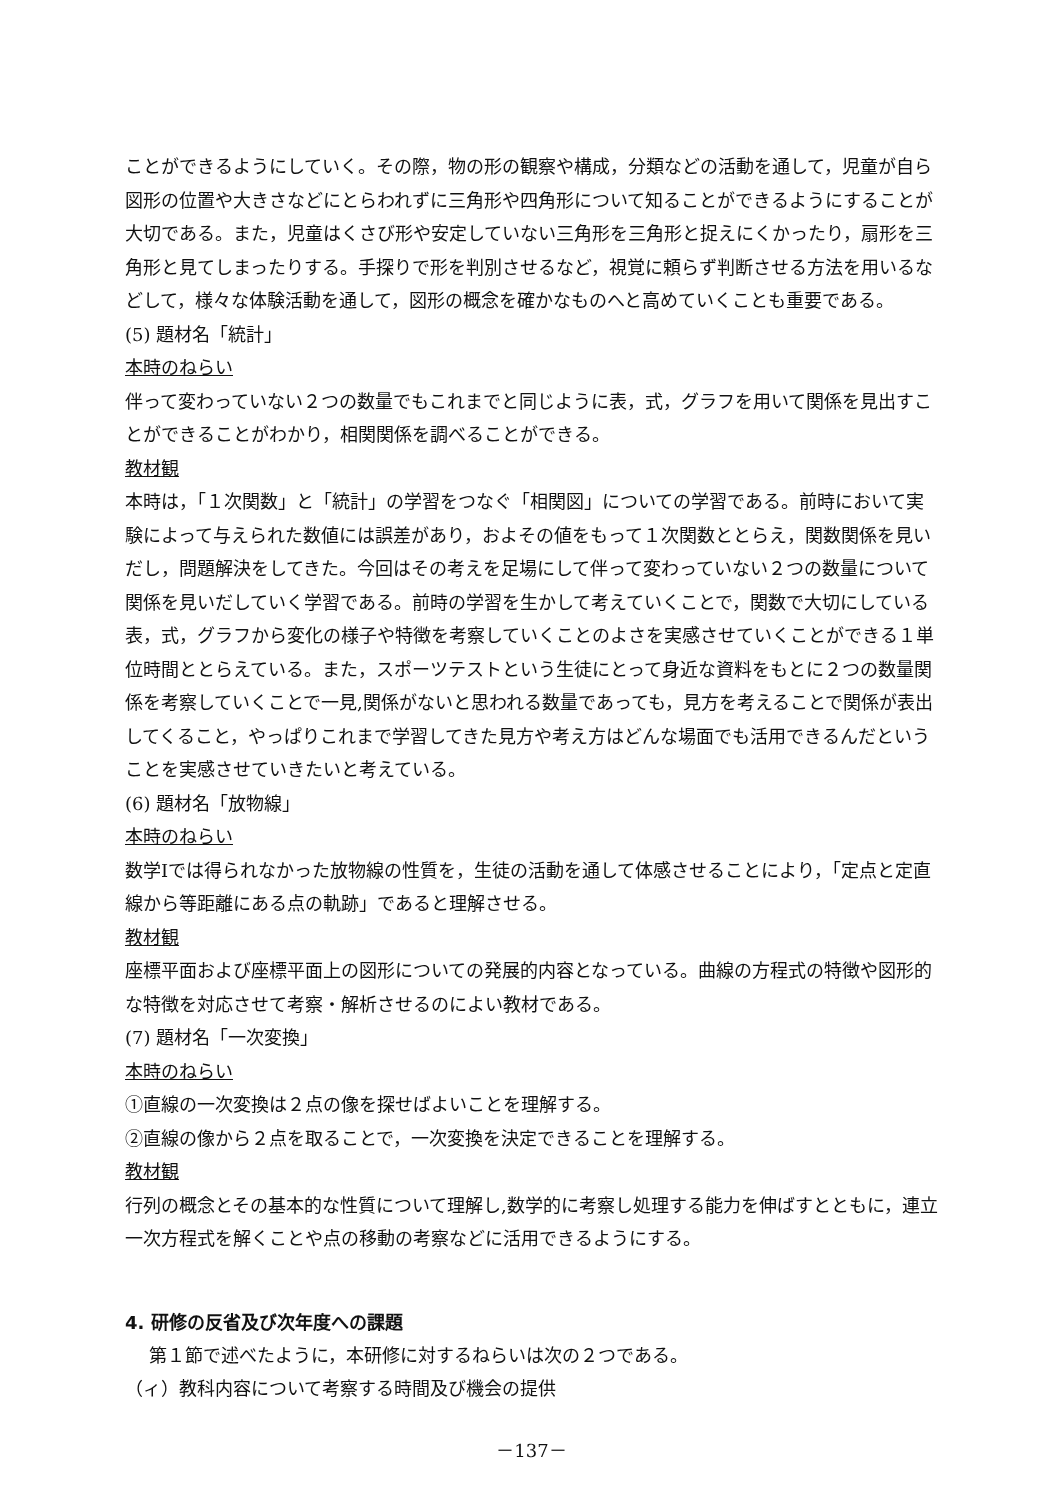ことができるようにしていく。その際，物の形の観察や構成，分類などの活動を通して，児童が自ら図形の位置や大きさなどにとらわれずに三角形や四角形について知ることができるようにすることが大切である。また，児童はくさび形や安定していない三角形を三角形と捉えにくかったり，扇形を三角形と見てしまったりする。手探りで形を判別させるなど，視覚に頼らず判断させる方法を用いるなどして，様々な体験活動を通して，図形の概念を確かなものへと高めていくことも重要である。
(5) 題材名「統計」
本時のねらい
伴って変わっていない２つの数量でもこれまでと同じように表，式，グラフを用いて関係を見出すことができることがわかり，相関関係を調べることができる。
教材観
本時は，「１次関数」と「統計」の学習をつなぐ「相関図」についての学習である。前時において実験によって与えられた数値には誤差があり，およその値をもって１次関数ととらえ，関数関係を見いだし，問題解決をしてきた。今回はその考えを足場にして伴って変わっていない２つの数量について関係を見いだしていく学習である。前時の学習を生かして考えていくことで，関数で大切にしている表，式，グラフから変化の様子や特徴を考察していくことのよさを実感させていくことができる１単位時間ととらえている。また，スポーツテストという生徒にとって身近な資料をもとに２つの数量関係を考察していくことで一見,関係がないと思われる数量であっても，見方を考えることで関係が表出してくること，やっぱりこれまで学習してきた見方や考え方はどんな場面でも活用できるんだということを実感させていきたいと考えている。
(6) 題材名「放物線」
本時のねらい
数学Ⅰでは得られなかった放物線の性質を，生徒の活動を通して体感させることにより，「定点と定直線から等距離にある点の軌跡」であると理解させる。
教材観
座標平面および座標平面上の図形についての発展的内容となっている。曲線の方程式の特徴や図形的な特徴を対応させて考察・解析させるのによい教材である。
(7) 題材名「一次変換」
本時のねらい
①直線の一次変換は２点の像を探せばよいことを理解する。
②直線の像から２点を取ることで，一次変換を決定できることを理解する。
教材観
行列の概念とその基本的な性質について理解し,数学的に考察し処理する能力を伸ばすとともに，連立一次方程式を解くことや点の移動の考察などに活用できるようにする。
4. 研修の反省及び次年度への課題
第１節で述べたように，本研修に対するねらいは次の２つである。
（ィ）教科内容について考察する時間及び機会の提供
－137－